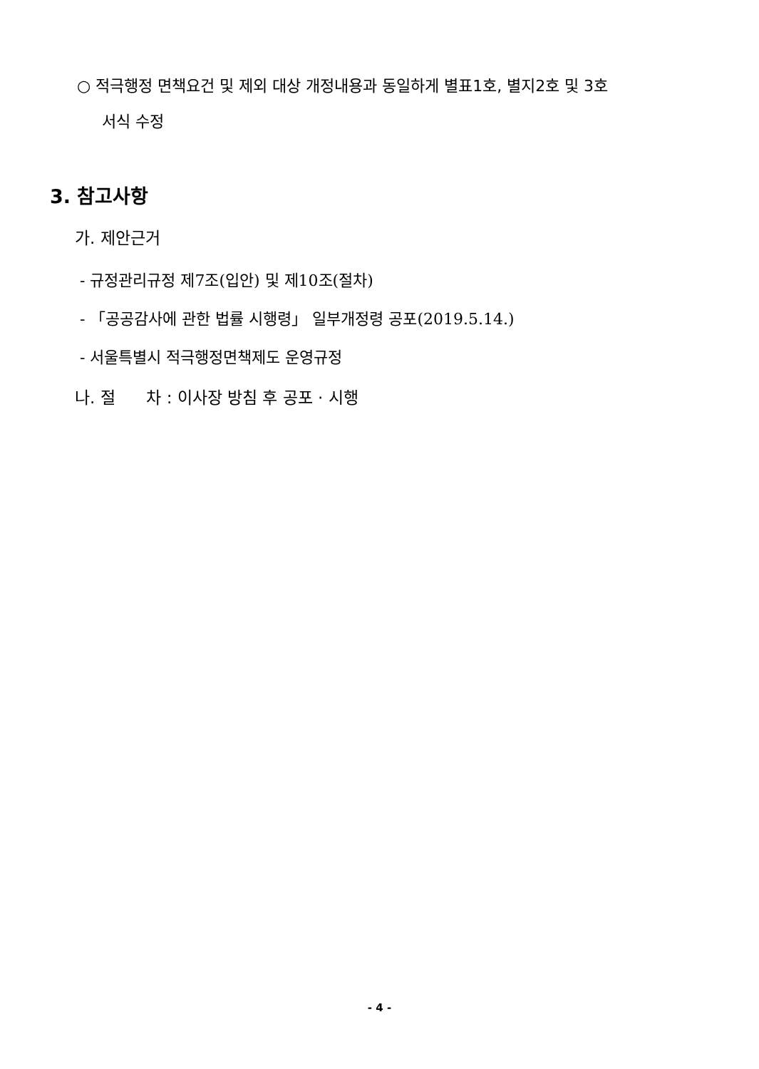○ 적극행정 면책요건 및 제외 대상 개정내용과 동일하게 별표1호, 별지2호 및 3호
서식 수정
3. 참고사항
가. 제안근거
- 규정관리규정 제7조(입안) 및 제10조(절차)
- 「공공감사에 관한 법률 시행령」 일부개정령 공포(2019.5.14.)
- 서울특별시 적극행정면책제도 운영규정
나. 절 차 : 이사장 방침 후 공포 · 시행
- 4 -